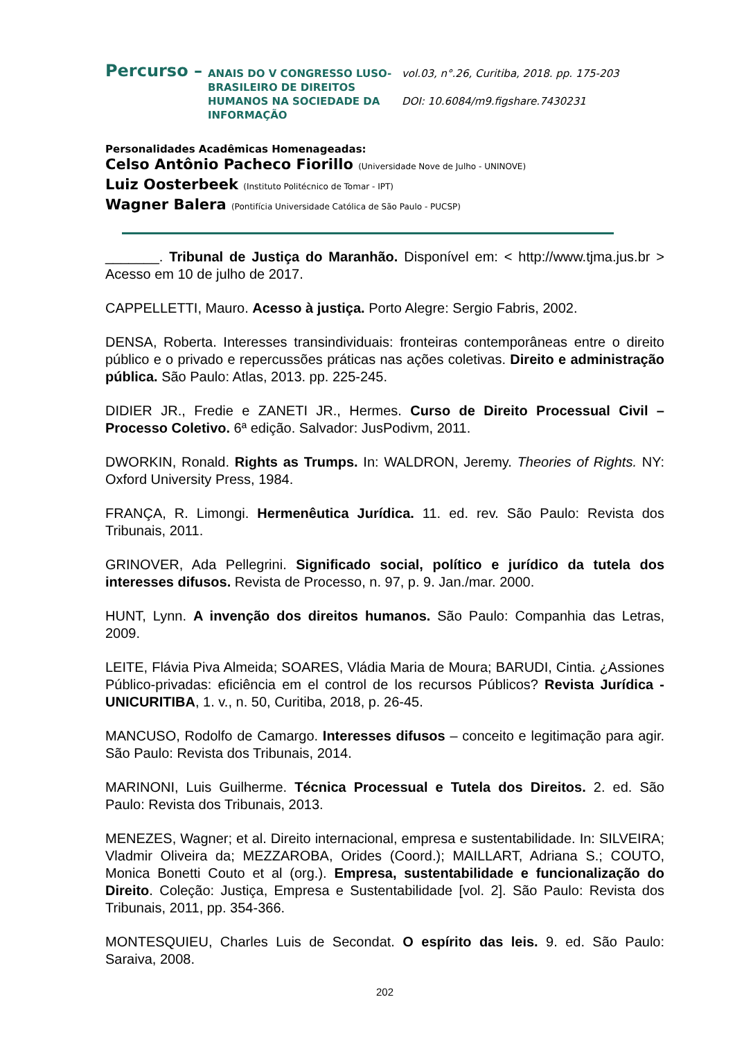Percurso –
ANAIS DO V CONGRESSO LUSO-BRASILEIRO DE DIREITOS HUMANOS NA SOCIEDADE DA INFORMAÇÃO
vol.03, n°.26, Curitiba, 2018. pp. 175-203
DOI: 10.6084/m9.figshare.7430231
Personalidades Acadêmicas Homenageadas:
Celso Antônio Pacheco Fiorillo (Universidade Nove de Julho - UNINOVE)
Luiz Oosterbeek (Instituto Politécnico de Tomar - IPT)
Wagner Balera (Pontifícia Universidade Católica de São Paulo - PUCSP)
_______. Tribunal de Justiça do Maranhão. Disponível em: < http://www.tjma.jus.br > Acesso em 10 de julho de 2017.
CAPPELLETTI, Mauro. Acesso à justiça. Porto Alegre: Sergio Fabris, 2002.
DENSA, Roberta. Interesses transindividuais: fronteiras contemporâneas entre o direito público e o privado e repercussões práticas nas ações coletivas. Direito e administração pública. São Paulo: Atlas, 2013. pp. 225-245.
DIDIER JR., Fredie e ZANETI JR., Hermes. Curso de Direito Processual Civil – Processo Coletivo. 6ª edição. Salvador: JusPodivm, 2011.
DWORKIN, Ronald. Rights as Trumps. In: WALDRON, Jeremy. Theories of Rights. NY: Oxford University Press, 1984.
FRANÇA, R. Limongi. Hermenêutica Jurídica. 11. ed. rev. São Paulo: Revista dos Tribunais, 2011.
GRINOVER, Ada Pellegrini. Significado social, político e jurídico da tutela dos interesses difusos. Revista de Processo, n. 97, p. 9. Jan./mar. 2000.
HUNT, Lynn. A invenção dos direitos humanos. São Paulo: Companhia das Letras, 2009.
LEITE, Flávia Piva Almeida; SOARES, Vládia Maria de Moura; BARUDI, Cintia. ¿Assiones Público-privadas: eficiência em el control de los recursos Públicos? Revista Jurídica - UNICURITIBA, 1. v., n. 50, Curitiba, 2018, p. 26-45.
MANCUSO, Rodolfo de Camargo. Interesses difusos – conceito e legitimação para agir. São Paulo: Revista dos Tribunais, 2014.
MARINONI, Luis Guilherme. Técnica Processual e Tutela dos Direitos. 2. ed. São Paulo: Revista dos Tribunais, 2013.
MENEZES, Wagner; et al. Direito internacional, empresa e sustentabilidade. In: SILVEIRA; Vladmir Oliveira da; MEZZAROBA, Orides (Coord.); MAILLART, Adriana S.; COUTO, Monica Bonetti Couto et al (org.). Empresa, sustentabilidade e funcionalização do Direito. Coleção: Justiça, Empresa e Sustentabilidade [vol. 2]. São Paulo: Revista dos Tribunais, 2011, pp. 354-366.
MONTESQUIEU, Charles Luis de Secondat. O espírito das leis. 9. ed. São Paulo: Saraiva, 2008.
202